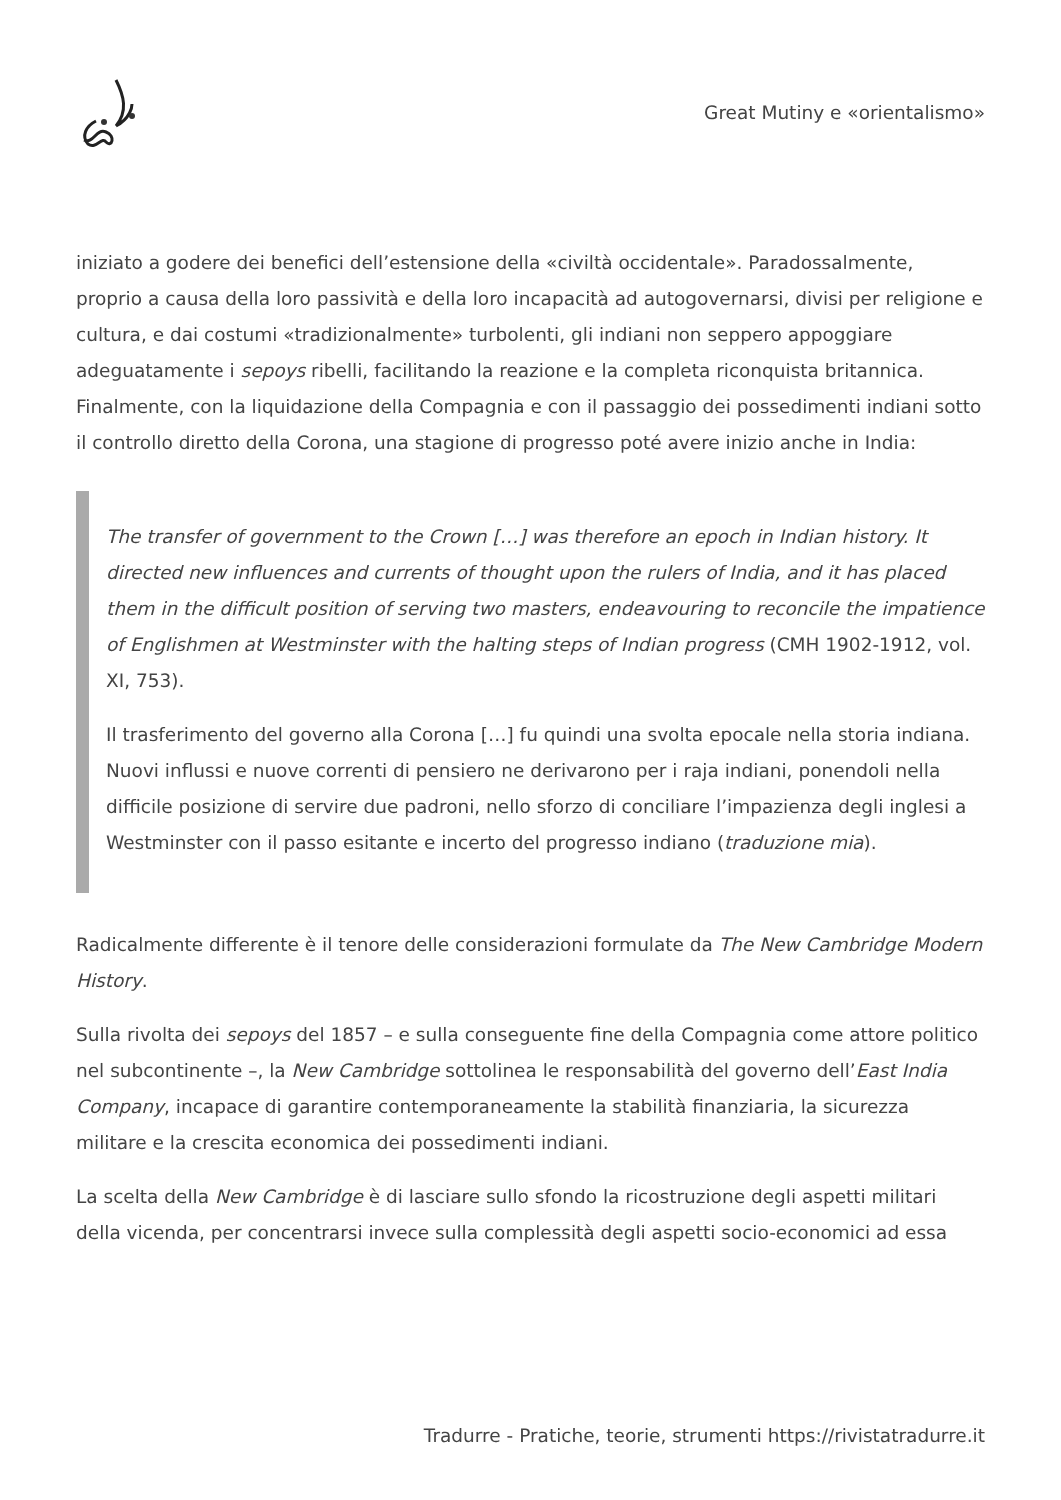Great Mutiny e «orientalismo»
iniziato a godere dei benefici dell’estensione della «civiltà occidentale». Paradossalmente, proprio a causa della loro passività e della loro incapacità ad autogovernarsi, divisi per religione e cultura, e dai costumi «tradizionalmente» turbolenti, gli indiani non seppero appoggiare adeguatamente i sepoys ribelli, facilitando la reazione e la completa riconquista britannica. Finalmente, con la liquidazione della Compagnia e con il passaggio dei possedimenti indiani sotto il controllo diretto della Corona, una stagione di progresso poté avere inizio anche in India:
The transfer of government to the Crown […] was therefore an epoch in Indian history. It directed new influences and currents of thought upon the rulers of India, and it has placed them in the difficult position of serving two masters, endeavouring to reconcile the impatience of Englishmen at Westminster with the halting steps of Indian progress (CMH 1902-1912, vol. XI, 753).
Il trasferimento del governo alla Corona […] fu quindi una svolta epocale nella storia indiana. Nuovi influssi e nuove correnti di pensiero ne derivarono per i raja indiani, ponendoli nella difficile posizione di servire due padroni, nello sforzo di conciliare l’impazienza degli inglesi a Westminster con il passo esitante e incerto del progresso indiano (traduzione mia).
Radicalmente differente è il tenore delle considerazioni formulate da The New Cambridge Modern History.
Sulla rivolta dei sepoys del 1857 – e sulla conseguente fine della Compagnia come attore politico nel subcontinente –, la New Cambridge sottolinea le responsabilità del governo dell’East India Company, incapace di garantire contemporaneamente la stabilità finanziaria, la sicurezza militare e la crescita economica dei possedimenti indiani.
La scelta della New Cambridge è di lasciare sullo sfondo la ricostruzione degli aspetti militari della vicenda, per concentrarsi invece sulla complessità degli aspetti socio-economici ad essa
Tradurre - Pratiche, teorie, strumenti https://rivistatradurre.it